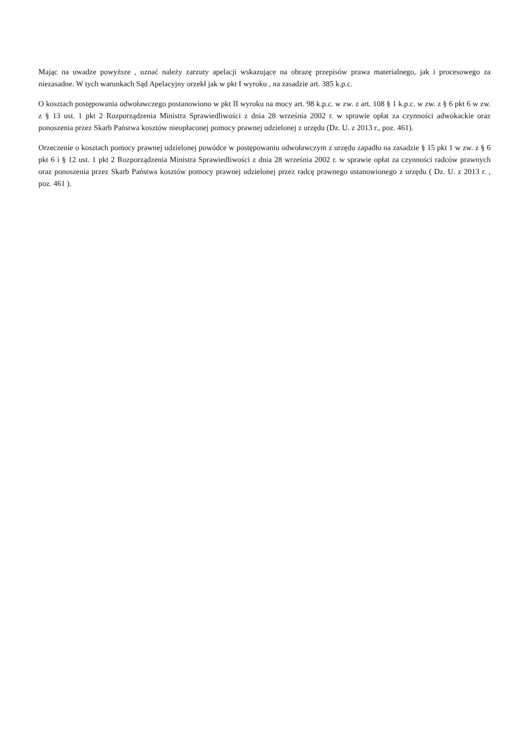Mając na uwadze powyższe , uznać należy zarzuty apelacji wskazujące na obrazę przepisów prawa materialnego, jak i procesowego za niezasadne. W tych warunkach Sąd Apelacyjny orzekł jak w pkt I wyroku , na zasadzie art. 385 k.p.c.
O kosztach postępowania odwoławczego postanowiono w pkt II wyroku na mocy art. 98 k.p.c. w zw. z art. 108 § 1 k.p.c. w zw. z § 6 pkt 6 w zw. z § 13 ust. 1 pkt 2 Rozporządzenia Ministra Sprawiedliwości z dnia 28 września 2002 r. w sprawie opłat za czynności adwokackie oraz ponoszenia przez Skarb Państwa kosztów nieopłaconej pomocy prawnej udzielonej z urzędu (Dz. U. z 2013 r., poz. 461).
Orzeczenie o kosztach pomocy prawnej udzielonej powódce w postępowaniu odwoławczym z urzędu zapadło na zasadzie § 15 pkt 1 w zw. z § 6 pkt 6 i § 12 ust. 1 pkt 2 Rozporządzenia Ministra Sprawiedliwości z dnia 28 września 2002 r. w sprawie opłat za czynności radców prawnych oraz ponoszenia przez Skarb Państwa kosztów pomocy prawnej udzielonej przez radcę prawnego ustanowionego z urzędu ( Dz. U. z 2013 r. , poz. 461 ).